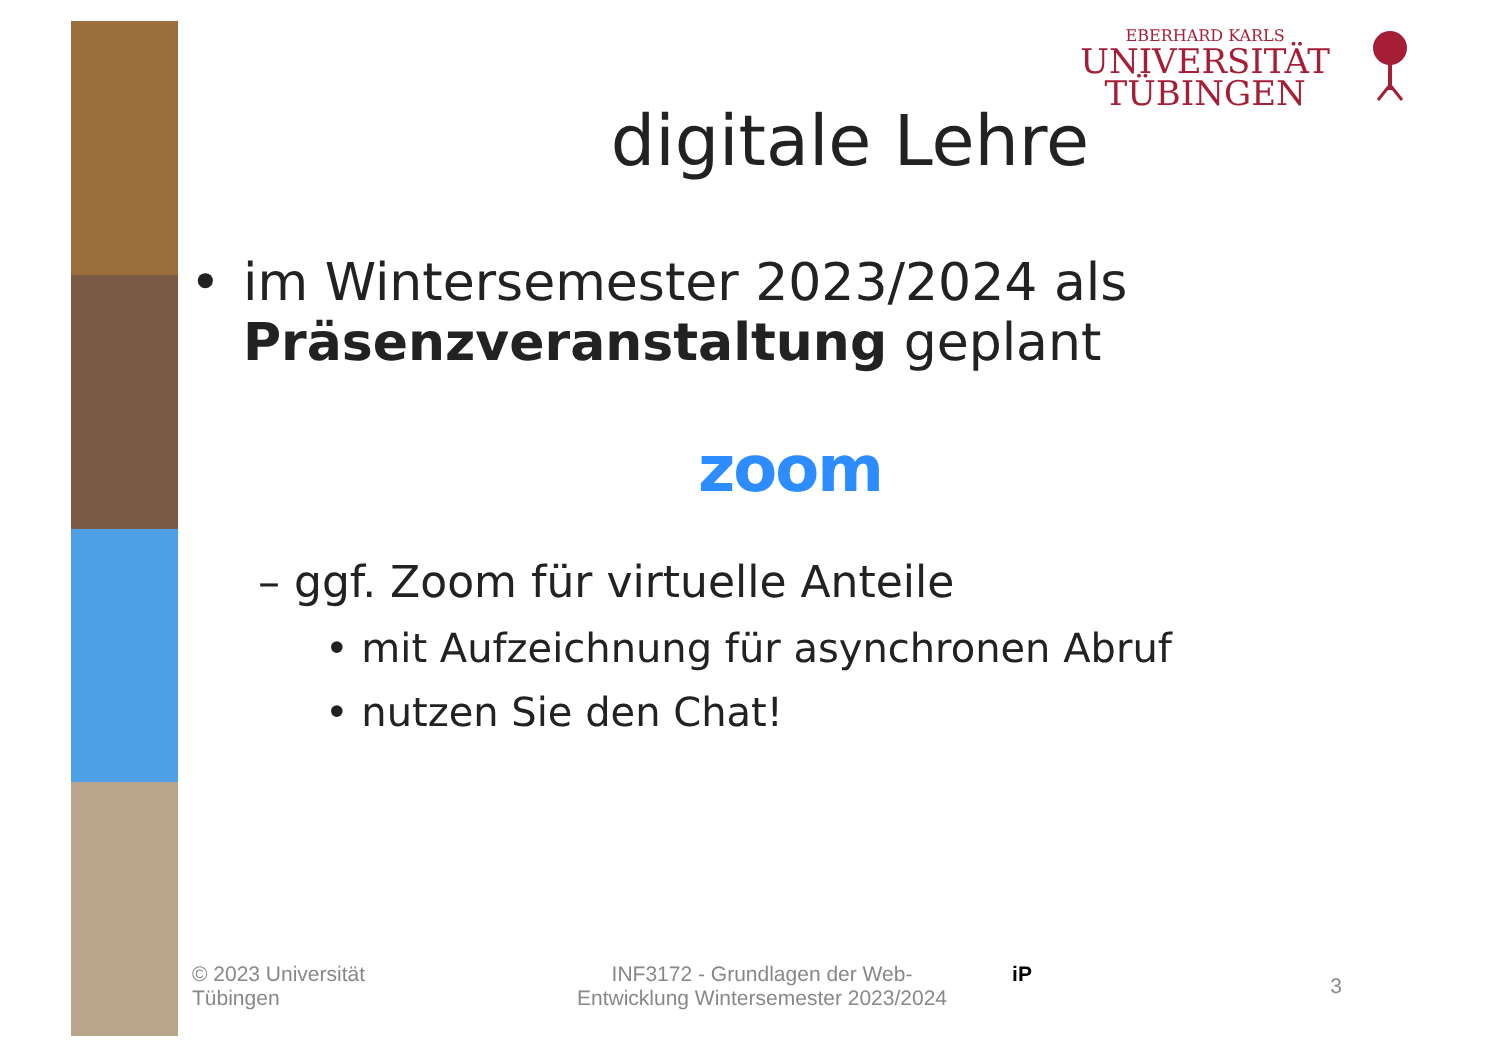EBERHARD KARLS
UNIVERSITÄT
TÜBINGEN
digitale Lehre
• im Wintersemester 2023/2024 als
Präsenzveranstaltung geplant
zoom
– ggf. Zoom für virtuelle Anteile
• mit Aufzeichnung für asynchronen Abruf
• nutzen Sie den Chat!
© 2023 Universität
Tübingen
INF3172 - Grundlagen der Web-
Entwicklung Wintersemester 2023/2024
iP
3